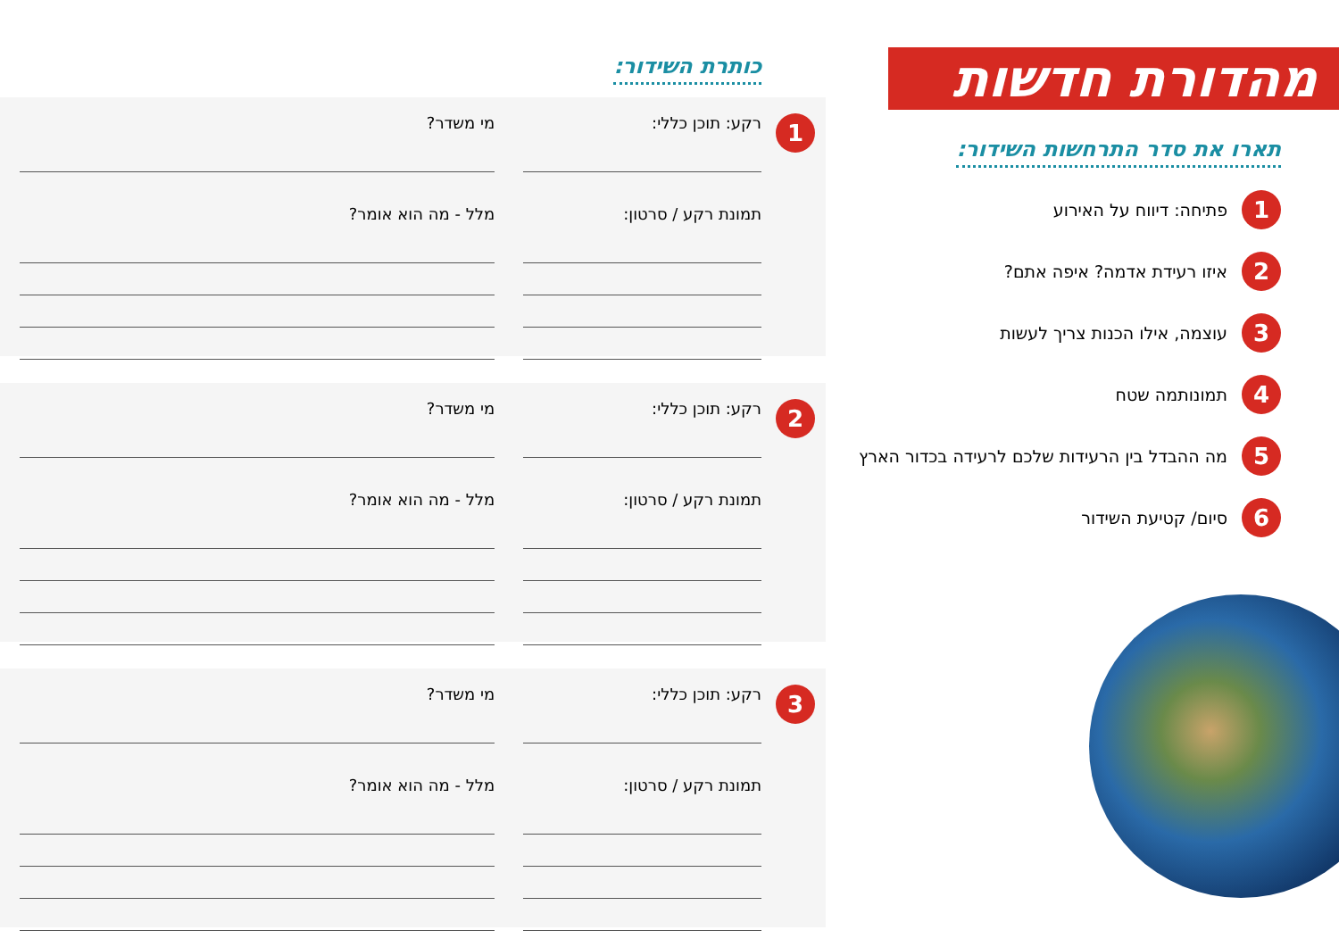מהדורת חדשות
תארו את סדר התרחשות השידור:
1
פתיחה: דיווח על האירוע
2
איזו רעידת אדמה? איפה אתם?
3
עוצמה, אילו הכנות צריך לעשות
4
תמונותמה שטח
5
מה ההבדל בין הרעידות שלכם לרעידה בכדור הארץ
6
סיום/ קטיעת השידור
כותרת השידור:
1
רקע: תוכן כללי:
תמונת רקע / סרטון:
מי משדר?
מלל - מה הוא אומר?
2
רקע: תוכן כללי:
תמונת רקע / סרטון:
מי משדר?
מלל - מה הוא אומר?
3
רקע: תוכן כללי:
תמונת רקע / סרטון:
מי משדר?
מלל - מה הוא אומר?